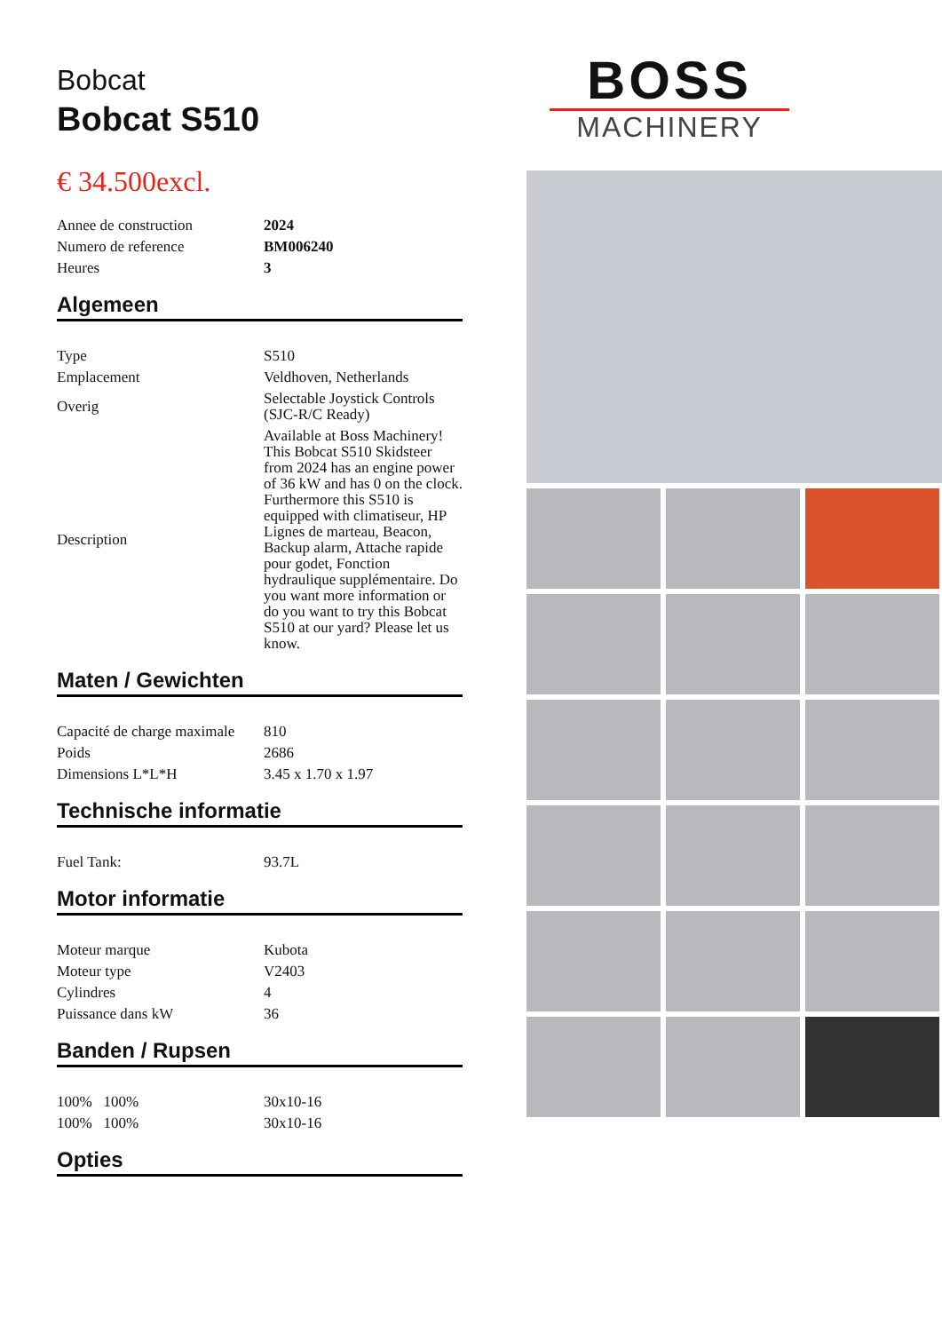Bobcat
Bobcat S510
€ 34.500excl.
| Annee de construction | 2024 |
| Numero de reference | BM006240 |
| Heures | 3 |
Algemeen
| Type | S510 |
| Emplacement | Veldhoven, Netherlands |
| Overig | Selectable Joystick Controls (SJC-R/C Ready) |
| Description | Available at Boss Machinery! This Bobcat S510 Skidsteer from 2024 has an engine power of 36 kW and has 0 on the clock. Furthermore this S510 is equipped with climatiseur, HP Lignes de marteau, Beacon, Backup alarm, Attache rapide pour godet, Fonction hydraulique supplémentaire. Do you want more information or do you want to try this Bobcat S510 at our yard? Please let us know. |
Maten / Gewichten
| Capacité de charge maximale | 810 |
| Poids | 2686 |
| Dimensions L*L*H | 3.45 x 1.70 x 1.97 |
Technische informatie
| Fuel Tank: | 93.7L |
Motor informatie
| Moteur marque | Kubota |
| Moteur type | V2403 |
| Cylindres | 4 |
| Puissance dans kW | 36 |
Banden / Rupsen
| 100% 100% | 30x10-16 |
| 100% 100% | 30x10-16 |
Opties
BOSS
MACHINERY